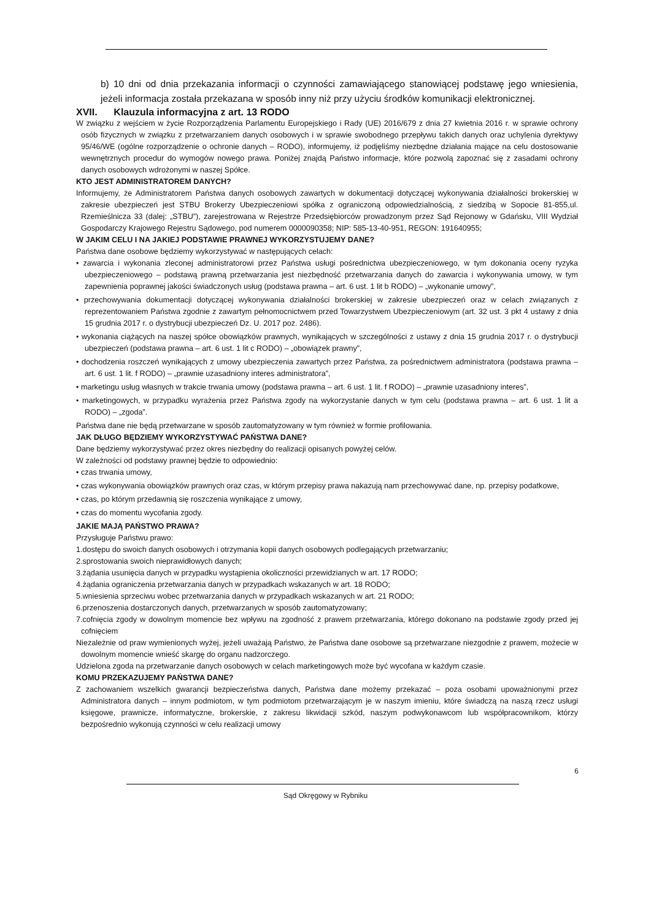b) 10 dni od dnia przekazania informacji o czynności zamawiającego stanowiącej podstawę jego wniesienia, jeżeli informacja została przekazana w sposób inny niż przy użyciu środków komunikacji elektronicznej.
XVII. Klauzula informacyjna z art. 13 RODO
W związku z wejściem w życie Rozporządzenia Parlamentu Europejskiego i Rady (UE) 2016/679 z dnia 27 kwietnia 2016 r. w sprawie ochrony osób fizycznych w związku z przetwarzaniem danych osobowych i w sprawie swobodnego przepływu takich danych oraz uchylenia dyrektywy 95/46/WE (ogólne rozporządzenie o ochronie danych – RODO), informujemy, iż podjęliśmy niezbędne działania mające na celu dostosowanie wewnętrznych procedur do wymogów nowego prawa. Poniżej znajdą Państwo informacje, które pozwolą zapoznać się z zasadami ochrony danych osobowych wdrożonymi w naszej Spółce.
KTO JEST ADMINISTRATOREM DANYCH?
Informujemy, że Administratorem Państwa danych osobowych zawartych w dokumentacji dotyczącej wykonywania działalności brokerskiej w zakresie ubezpieczeń jest STBU Brokerzy Ubezpieczeniowi spółka z ograniczoną odpowiedzialnością, z siedzibą w Sopocie 81-855,ul. Rzemieślnicza 33 (dalej: „STBU”), zarejestrowana w Rejestrze Przedsiębiorców prowadzonym przez Sąd Rejonowy w Gdańsku, VIII Wydział Gospodarczy Krajowego Rejestru Sądowego, pod numerem 0000090358; NIP: 585-13-40-951, REGON: 191640955;
W JAKIM CELU I NA JAKIEJ PODSTAWIE PRAWNEJ WYKORZYSTUJEMY DANE?
Państwa dane osobowe będziemy wykorzystywać w następujących celach:
• zawarcia i wykonania zleconej administratorowi przez Państwa usługi pośrednictwa ubezpieczeniowego, w tym dokonania oceny ryzyka ubezpieczeniowego – podstawą prawną przetwarzania jest niezbędność przetwarzania danych do zawarcia i wykonywania umowy, w tym zapewnienia poprawnej jakości świadczonych usług (podstawa prawna – art. 6 ust. 1 lit b RODO) – „wykonanie umowy”,
• przechowywania dokumentacji dotyczącej wykonywania działalności brokerskiej w zakresie ubezpieczeń oraz w celach związanych z reprezentowaniem Państwa zgodnie z zawartym pełnomocnictwem przed Towarzystwem Ubezpieczeniowym (art. 32 ust. 3 pkt 4 ustawy z dnia 15 grudnia 2017 r. o dystrybucji ubezpieczeń Dz. U. 2017 poz. 2486).
• wykonania ciążących na naszej spółce obowiązków prawnych, wynikających w szczególności z ustawy z dnia 15 grudnia 2017 r. o dystrybucji ubezpieczeń (podstawa prawna – art. 6 ust. 1 lit c RODO) – „obowiązek prawny”,
• dochodzenia roszczeń wynikających z umowy ubezpieczenia zawartych przez Państwa, za pośrednictwem administratora (podstawa prawna – art. 6 ust. 1 lit. f RODO) – „prawnie uzasadniony interes administratora”,
• marketingu usług własnych w trakcie trwania umowy (podstawa prawna – art. 6 ust. 1 lit. f RODO) – „prawnie uzasadniony interes”,
• marketingowych, w przypadku wyrażenia przez Państwa zgody na wykorzystanie danych w tym celu (podstawa prawna – art. 6 ust. 1 lit a RODO) – „zgoda”.
Państwa dane nie będą przetwarzane w sposób zautomatyzowany w tym również w formie profilowania.
JAK DŁUGO BĘDZIEMY WYKORZYSTYWAĆ PAŃSTWA DANE?
Dane będziemy wykorzystywać przez okres niezbędny do realizacji opisanych powyżej celów.
W zależności od podstawy prawnej będzie to odpowiednio:
• czas trwania umowy,
• czas wykonywania obowiązków prawnych oraz czas, w którym przepisy prawa nakazują nam przechowywać dane, np. przepisy podatkowe,
• czas, po którym przedawnią się roszczenia wynikające z umowy,
• czas do momentu wycofania zgody.
JAKIE MAJĄ PAŃSTWO PRAWA?
Przysługuje Państwu prawo:
1.dostępu do swoich danych osobowych i otrzymania kopii danych osobowych podlegających przetwarzaniu;
2.sprostowania swoich nieprawidłowych danych;
3.żądania usunięcia danych w przypadku wystąpienia okoliczności przewidzianych w art. 17 RODO;
4.żądania ograniczenia przetwarzania danych w przypadkach wskazanych w art. 18 RODO;
5.wniesienia sprzeciwu wobec przetwarzania danych w przypadkach wskazanych w art. 21 RODO;
6.przenoszenia dostarczonych danych, przetwarzanych w sposób zautomatyzowany;
7.cofnięcia zgody w dowolnym momencie bez wpływu na zgodność z prawem przetwarzania, którego dokonano na podstawie zgody przed jej cofnięciem
Niezależnie od praw wymienionych wyżej, jeżeli uważają Państwo, że Państwa dane osobowe są przetwarzane niezgodnie z prawem, możecie w dowolnym momencie wnieść skargę do organu nadzorczego.
Udzielona zgoda na przetwarzanie danych osobowych w celach marketingowych może być wycofana w każdym czasie.
KOMU PRZEKAZUJEMY PAŃSTWA DANE?
Z zachowaniem wszelkich gwarancji bezpieczeństwa danych, Państwa dane możemy przekazać – poza osobami upoważnionymi przez Administratora danych – innym podmiotom, w tym podmiotom przetwarzającym je w naszym imieniu, które świadczą na naszą rzecz usługi księgowe, prawnicze, informatyczne, brokerskie, z zakresu likwidacji szkód, naszym podwykonawcom lub współpracownikom, którzy bezpośrednio wykonują czynności w celu realizacji umowy
6
Sąd Okręgowy w Rybniku